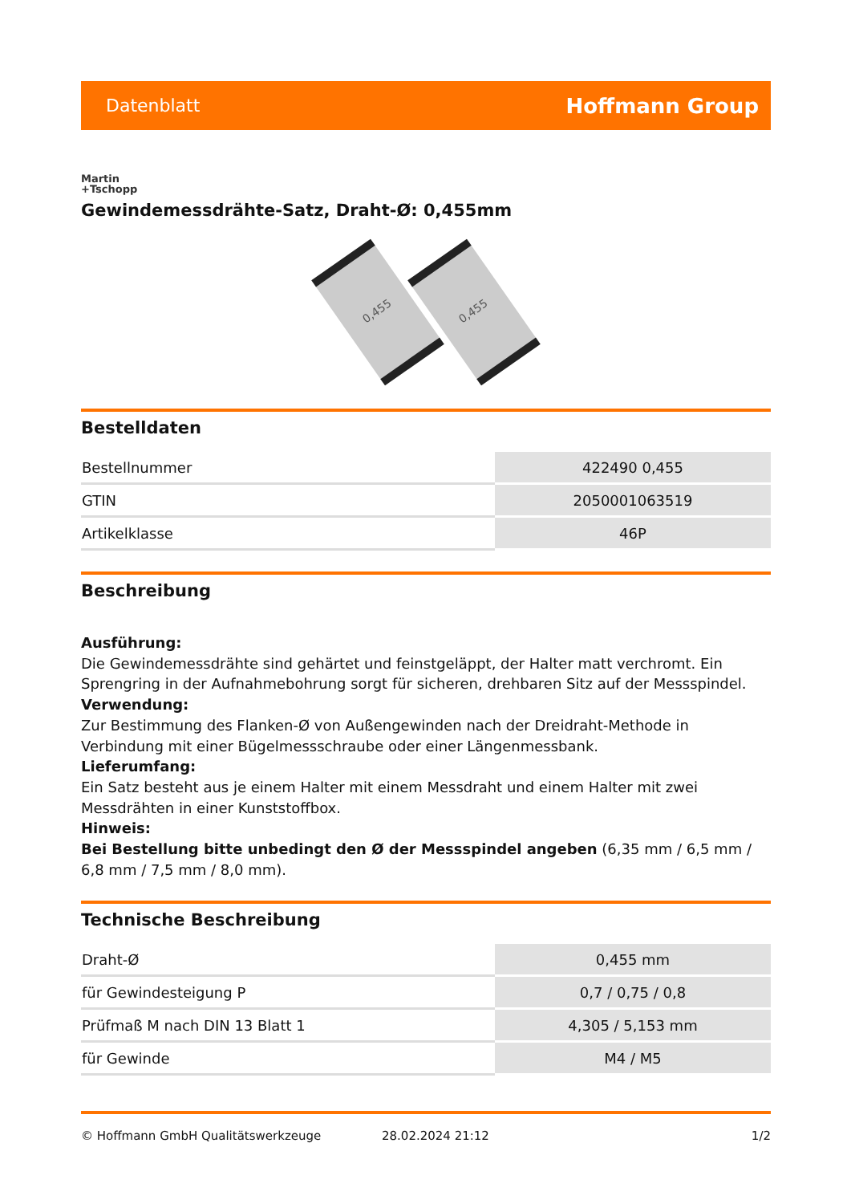Datenblatt Hoffmann Group
Martin
+Tschopp
Gewindemessdrähte-Satz, Draht-Ø: 0,455mm
0,455
0,455
Bestelldaten
| Bestellnummer | 422490 0,455 |
| GTIN | 2050001063519 |
| Artikelklasse | 46P |
Beschreibung
Ausführung:
Die Gewindemessdrähte sind gehärtet und feinstgeläppt, der Halter matt verchromt. Ein Sprengring in der Aufnahmebohrung sorgt für sicheren, drehbaren Sitz auf der Messspindel.
Verwendung:
Zur Bestimmung des Flanken-Ø von Außengewinden nach der Dreidraht-Methode in Verbindung mit einer Bügelmessschraube oder einer Längenmessbank.
Lieferumfang:
Ein Satz besteht aus je einem Halter mit einem Messdraht und einem Halter mit zwei Messdrähten in einer Kunststoffbox.
Hinweis:
Bei Bestellung bitte unbedingt den Ø der Messspindel angeben (6,35 mm / 6,5 mm / 6,8 mm / 7,5 mm / 8,0 mm).
Technische Beschreibung
| Draht-Ø | 0,455 mm |
| für Gewindesteigung P | 0,7 / 0,75 / 0,8 |
| Prüfmaß M nach DIN 13 Blatt 1 | 4,305 / 5,153 mm |
| für Gewinde | M4 / M5 |
© Hoffmann GmbH Qualitätswerkzeuge 28.02.2024 21:12 1/2